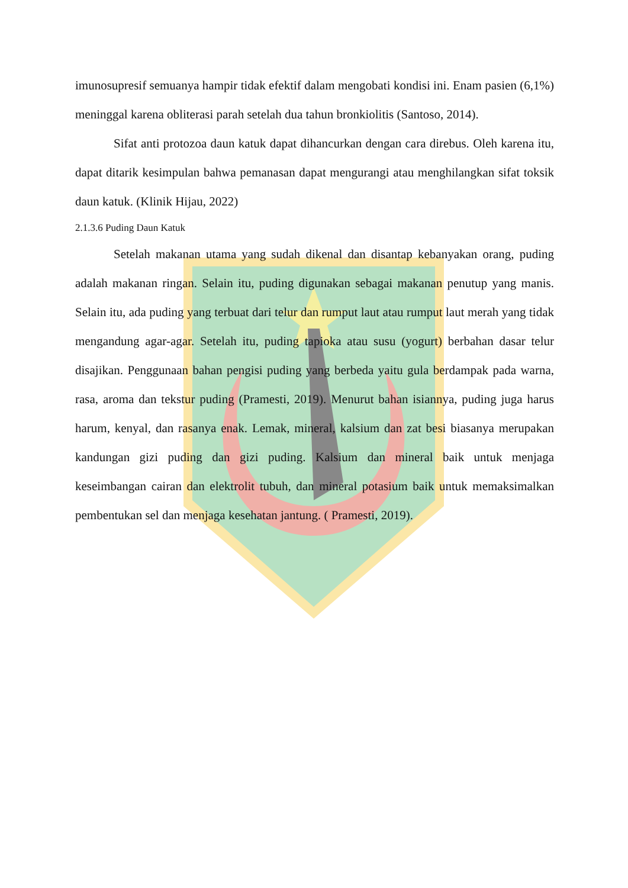imunosupresif semuanya hampir tidak efektif dalam mengobati kondisi ini. Enam pasien (6,1%) meninggal karena obliterasi parah setelah dua tahun bronkiolitis (Santoso, 2014).
Sifat anti protozoa daun katuk dapat dihancurkan dengan cara direbus. Oleh karena itu, dapat ditarik kesimpulan bahwa pemanasan dapat mengurangi atau menghilangkan sifat toksik daun katuk. (Klinik Hijau, 2022)
2.1.3.6 Puding Daun Katuk
Setelah makanan utama yang sudah dikenal dan disantap kebanyakan orang, puding adalah makanan ringan. Selain itu, puding digunakan sebagai makanan penutup yang manis. Selain itu, ada puding yang terbuat dari telur dan rumput laut atau rumput laut merah yang tidak mengandung agar-agar. Setelah itu, puding tapioka atau susu (yogurt) berbahan dasar telur disajikan. Penggunaan bahan pengisi puding yang berbeda yaitu gula berdampak pada warna, rasa, aroma dan tekstur puding (Pramesti, 2019). Menurut bahan isiannya, puding juga harus harum, kenyal, dan rasanya enak. Lemak, mineral, kalsium dan zat besi biasanya merupakan kandungan gizi puding dan gizi puding. Kalsium dan mineral baik untuk menjaga keseimbangan cairan dan elektrolit tubuh, dan mineral potasium baik untuk memaksimalkan pembentukan sel dan menjaga kesehatan jantung. ( Pramesti, 2019).